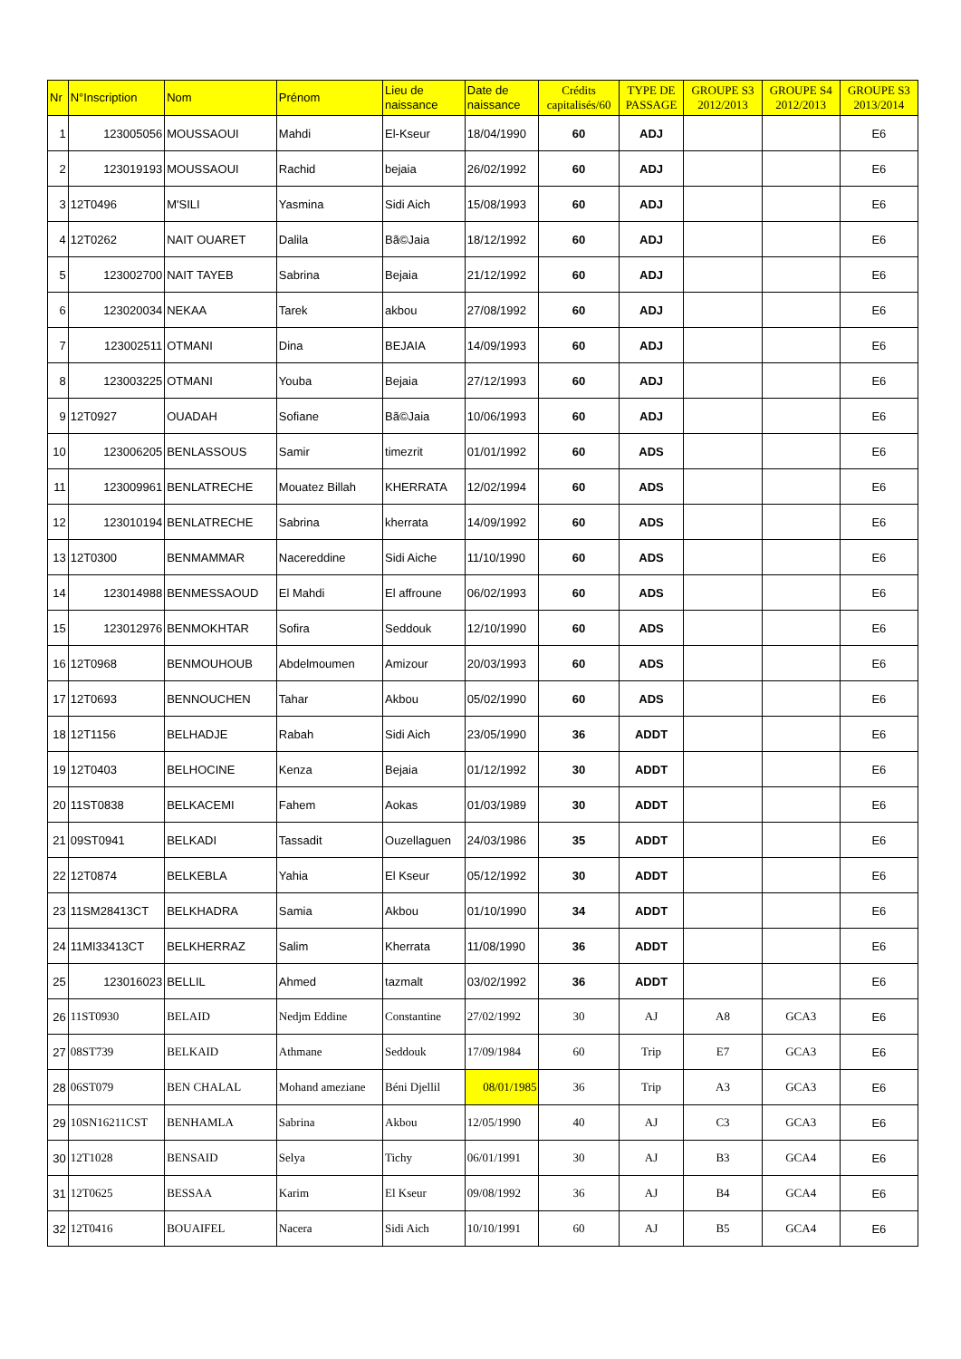| Nr | N°Inscription | Nom | Prénom | Lieu de naissance | Date de naissance | Crédits capitalisés/60 | TYPE DE PASSAGE | GROUPE S3 2012/2013 | GROUPE S4 2012/2013 | GROUPE S3 2013/2014 |
| --- | --- | --- | --- | --- | --- | --- | --- | --- | --- | --- |
| 1 | 123005056 | MOUSSAOUI | Mahdi | El-Kseur | 18/04/1990 | 60 | ADJ | | | E6 |
| 2 | 123019193 | MOUSSAOUI | Rachid | bejaia | 26/02/1992 | 60 | ADJ | | | E6 |
| 3 | 12T0496 | M'SILI | Yasmina | Sidi Aich | 15/08/1993 | 60 | ADJ | | | E6 |
| 4 | 12T0262 | NAIT OUARET | Dalila | Bã©Jaia | 18/12/1992 | 60 | ADJ | | | E6 |
| 5 | 123002700 | NAIT TAYEB | Sabrina | Bejaia | 21/12/1992 | 60 | ADJ | | | E6 |
| 6 | 123020034 | NEKAA | Tarek | akbou | 27/08/1992 | 60 | ADJ | | | E6 |
| 7 | 123002511 | OTMANI | Dina | BEJAIA | 14/09/1993 | 60 | ADJ | | | E6 |
| 8 | 123003225 | OTMANI | Youba | Bejaia | 27/12/1993 | 60 | ADJ | | | E6 |
| 9 | 12T0927 | OUADAH | Sofiane | Bã©Jaia | 10/06/1993 | 60 | ADJ | | | E6 |
| 10 | 123006205 | BENLASSOUS | Samir | timezrit | 01/01/1992 | 60 | ADS | | | E6 |
| 11 | 123009961 | BENLATRECHE | Mouatez Billah | KHERRATA | 12/02/1994 | 60 | ADS | | | E6 |
| 12 | 123010194 | BENLATRECHE | Sabrina | kherrata | 14/09/1992 | 60 | ADS | | | E6 |
| 13 | 12T0300 | BENMAMMAR | Nacereddine | Sidi Aiche | 11/10/1990 | 60 | ADS | | | E6 |
| 14 | 123014988 | BENMESSAOUD | El Mahdi | El affroune | 06/02/1993 | 60 | ADS | | | E6 |
| 15 | 123012976 | BENMOKHTAR | Sofira | Seddouk | 12/10/1990 | 60 | ADS | | | E6 |
| 16 | 12T0968 | BENMOUHOUB | Abdelmoumen | Amizour | 20/03/1993 | 60 | ADS | | | E6 |
| 17 | 12T0693 | BENNOUCHEN | Tahar | Akbou | 05/02/1990 | 60 | ADS | | | E6 |
| 18 | 12T1156 | BELHADJE | Rabah | Sidi Aich | 23/05/1990 | 36 | ADDT | | | E6 |
| 19 | 12T0403 | BELHOCINE | Kenza | Bejaia | 01/12/1992 | 30 | ADDT | | | E6 |
| 20 | 11ST0838 | BELKACEMI | Fahem | Aokas | 01/03/1989 | 30 | ADDT | | | E6 |
| 21 | 09ST0941 | BELKADI | Tassadit | Ouzellaguen | 24/03/1986 | 35 | ADDT | | | E6 |
| 22 | 12T0874 | BELKEBLA | Yahia | El Kseur | 05/12/1992 | 30 | ADDT | | | E6 |
| 23 | 11SM28413CT | BELKHADRA | Samia | Akbou | 01/10/1990 | 34 | ADDT | | | E6 |
| 24 | 11MI33413CT | BELKHERRAZ | Salim | Kherrata | 11/08/1990 | 36 | ADDT | | | E6 |
| 25 | 123016023 | BELLIL | Ahmed | tazmalt | 03/02/1992 | 36 | ADDT | | | E6 |
| 26 | 11ST0930 | BELAID | Nedjm Eddine | Constantine | 27/02/1992 | 30 | AJ | A8 | GCA3 | E6 |
| 27 | 08ST739 | BELKAID | Athmane | Seddouk | 17/09/1984 | 60 | Trip | E7 | GCA3 | E6 |
| 28 | 06ST079 | BEN CHALAL | Mohand ameziane | Béni Djellil | 08/01/1985 | 36 | Trip | A3 | GCA3 | E6 |
| 29 | 10SN16211CST | BENHAMLA | Sabrina | Akbou | 12/05/1990 | 40 | AJ | C3 | GCA3 | E6 |
| 30 | 12T1028 | BENSAID | Selya | Tichy | 06/01/1991 | 30 | AJ | B3 | GCA4 | E6 |
| 31 | 12T0625 | BESSAA | Karim | El Kseur | 09/08/1992 | 36 | AJ | B4 | GCA4 | E6 |
| 32 | 12T0416 | BOUAIFEL | Nacera | Sidi Aich | 10/10/1991 | 60 | AJ | B5 | GCA4 | E6 |